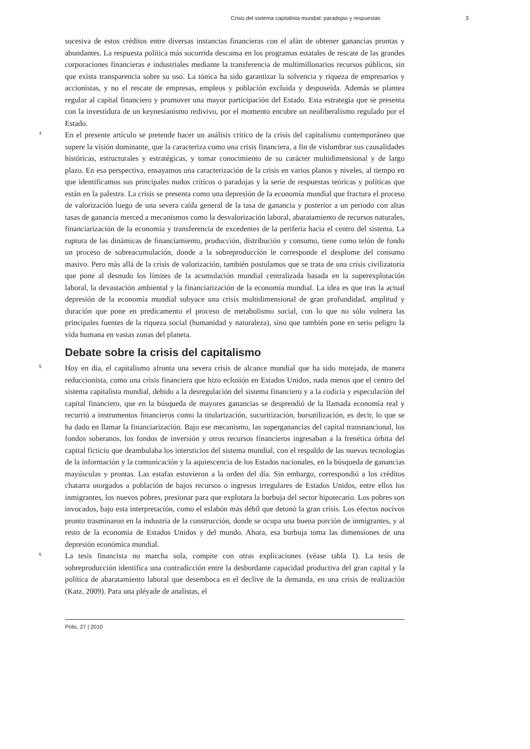Crisis del sistema capitalista mundial: paradojas y respuestas 3
sucesiva de estos créditos entre diversas instancias financieras con el afán de obtener ganancias prontas y abundantes. La respuesta política más socorrida descansa en los programas estatales de rescate de las grandes corporaciones financieras e industriales mediante la transferencia de multimillonarios recursos públicos, sin que exista transparencia sobre su uso. La tónica ha sido garantizar la solvencia y riqueza de empresarios y accionistas, y no el rescate de empresas, empleos y población excluida y desposeída. Además se plantea regular al capital financiero y promover una mayor participación del Estado. Esta estrategia que se presenta con la investidura de un keynesianismo redivivo, por el momento encubre un neoliberalismo regulado por el Estado.
4
En el presente artículo se pretende hacer un análisis crítico de la crisis del capitalismo contemporáneo que supere la visión dominante, que la caracteriza como una crisis financiera, a fin de vislumbrar sus causalidades históricas, estructurales y estratégicas, y tomar conocimiento de su carácter multidimensional y de largo plazo. En esa perspectiva, ensayamos una caracterización de la crisis en varios planos y niveles, al tiempo en que identificamos sus principales nudos críticos o paradojas y la serie de respuestas teóricas y políticas que están en la palestra. La crisis se presenta como una depresión de la economía mundial que fractura el proceso de valorización luego de una severa caída general de la tasa de ganancia y posterior a un periodo con altas tasas de ganancia merced a mecanismos como la desvalorización laboral, abaratamiento de recursos naturales, financiarización de la economía y transferencia de excedentes de la periferia hacia el centro del sistema. La ruptura de las dinámicas de financiamiento, producción, distribución y consumo, tiene como telón de fondo un proceso de sobreacumulación, donde a la sobreproducción le corresponde el desplome del consumo masivo. Pero más allá de la crisis de valorización, también postulamos que se trata de una crisis civilizatoria que pone al desnudo los límites de la acumulación mundial centralizada basada en la superexplotación laboral, la devastación ambiental y la financiarización de la economía mundial. La idea es que tras la actual depresión de la economía mundial subyace una crisis multidimensional de gran profundidad, amplitud y duración que pone en predicamento el proceso de metabolismo social, con lo que no sólo vulnera las principales fuentes de la riqueza social (humanidad y naturaleza), sino que también pone en serio peligro la vida humana en vastas zonas del planeta.
Debate sobre la crisis del capitalismo
5
Hoy en día, el capitalismo afronta una severa crisis de alcance mundial que ha sido motejada, de manera reduccionista, como una crisis financiera que hizo eclosión en Estados Unidos, nada menos que el centro del sistema capitalista mundial, debido a la desregulación del sistema financiero y a la codicia y especulación del capital financiero, que en la búsqueda de mayores ganancias se desprendió de la llamada economía real y recurrió a instrumentos financieros como la titularización, sucuritización, bursatilización, es decir, lo que se ha dado en llamar la financiarización. Bajo ese mecanismo, las superganancias del capital transnancional, los fondos soberanos, los fondos de inversión y otros recursos financieros ingresaban a la frenética órbita del capital ficticio que deambulaba los intersticios del sistema mundial, con el respaldo de las nuevas tecnologías de la información y la comunicación y la aquiescencia de los Estados nacionales, en la búsqueda de ganancias mayúsculas y prontas. Las estafas estuvieron a la orden del día. Sin embargo, correspondió a los créditos chatarra otorgados a población de bajos recursos o ingresos irregulares de Estados Unidos, entre ellos los inmigrantes, los nuevos pobres, presionar para que explotara la burbuja del sector hipotecario. Los pobres son invocados, bajo esta interpretación, como el eslabón más débil que detonó la gran crisis. Los efectos nocivos pronto trasminaron en la industria de la construcción, donde se ocupa una buena porción de inmigrantes, y al resto de la economía de Estados Unidos y del mundo. Ahora, esa burbuja toma las dimensiones de una depresión económica mundial.
6
La tesis financista no marcha sola, compite con otras explicaciones (véase tabla 1). La tesis de sobreproducción identifica una contradicción entre la desbordante capacidad productiva del gran capital y la política de abaratamiento laboral que desemboca en el declive de la demanda, en una crisis de realización (Katz, 2009). Para una pléyade de analistas, el
Polis, 27 | 2010